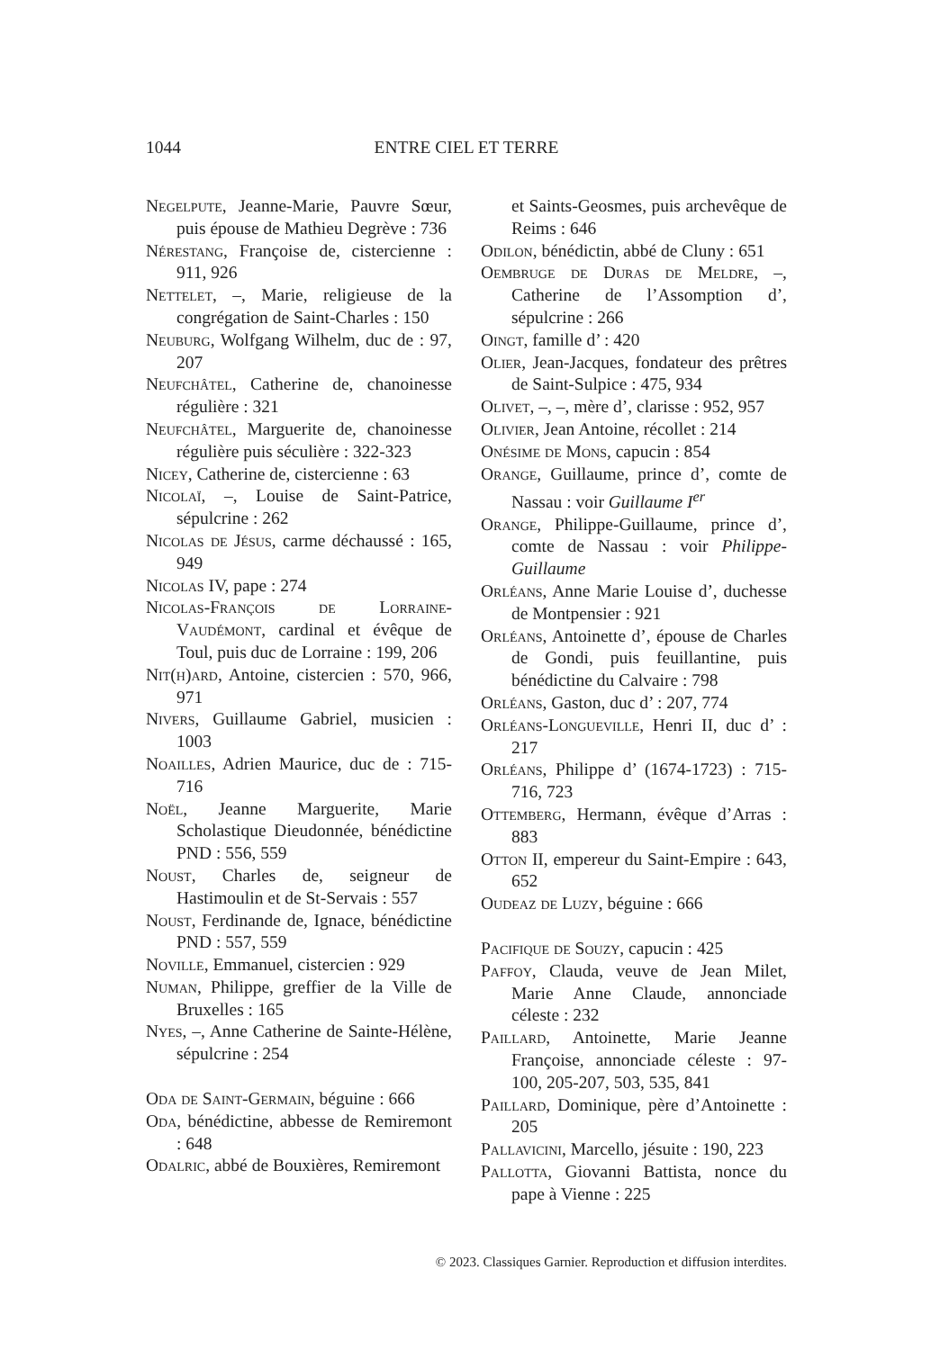1044 ENTRE CIEL ET TERRE
Negelpute, Jeanne-Marie, Pauvre Sœur, puis épouse de Mathieu Degrève : 736
Nérestang, Françoise de, cistercienne : 911, 926
Nettelet, –, Marie, religieuse de la congrégation de Saint-Charles : 150
Neuburg, Wolfgang Wilhelm, duc de : 97, 207
Neufchâtel, Catherine de, chanoinesse régulière : 321
Neufchâtel, Marguerite de, chanoinesse régulière puis séculière : 322-323
Nicey, Catherine de, cistercienne : 63
Nicolaï, –, Louise de Saint-Patrice, sépulcrine : 262
Nicolas de Jésus, carme déchaussé : 165, 949
Nicolas IV, pape : 274
Nicolas-François de Lorraine-Vaudémont, cardinal et évêque de Toul, puis duc de Lorraine : 199, 206
Nit(h)ard, Antoine, cistercien : 570, 966, 971
Nivers, Guillaume Gabriel, musicien : 1003
Noailles, Adrien Maurice, duc de : 715-716
Noël, Jeanne Marguerite, Marie Scholastique Dieudonnée, bénédictine PND : 556, 559
Noust, Charles de, seigneur de Hastimoulin et de St-Servais : 557
Noust, Ferdinande de, Ignace, bénédictine PND : 557, 559
Noville, Emmanuel, cistercien : 929
Numan, Philippe, greffier de la Ville de Bruxelles : 165
Nyes, –, Anne Catherine de Sainte-Hélène, sépulcrine : 254
Oda de Saint-Germain, béguine : 666
Oda, bénédictine, abbesse de Remiremont : 648
Odalric, abbé de Bouxières, Remiremont
et Saints-Geosmes, puis archevêque de Reims : 646
Odilon, bénédictin, abbé de Cluny : 651
Oembruge de Duras de Meldre, –, Catherine de l’Assomption d’, sépulcrine : 266
Oingt, famille d’ : 420
Olier, Jean-Jacques, fondateur des prêtres de Saint-Sulpice : 475, 934
Olivet, –, –, mère d’, clarisse : 952, 957
Olivier, Jean Antoine, récollet : 214
Onésime de Mons, capucin : 854
Orange, Guillaume, prince d’, comte de Nassau : voir Guillaume I<sup>er</sup>
Orange, Philippe-Guillaume, prince d’, comte de Nassau : voir Philippe-Guillaume
Orléans, Anne Marie Louise d’, duchesse de Montpensier : 921
Orléans, Antoinette d’, épouse de Charles de Gondi, puis feuillantine, puis bénédictine du Calvaire : 798
Orléans, Gaston, duc d’ : 207, 774
Orléans-Longueville, Henri II, duc d’ : 217
Orléans, Philippe d’ (1674-1723) : 715-716, 723
Ottemberg, Hermann, évêque d’Arras : 883
Otton II, empereur du Saint-Empire : 643, 652
Oudeaz de Luzy, béguine : 666
Pacifique de Souzy, capucin : 425
Paffoy, Clauda, veuve de Jean Milet, Marie Anne Claude, annonciade céleste : 232
Paillard, Antoinette, Marie Jeanne Françoise, annonciade céleste : 97-100, 205-207, 503, 535, 841
Paillard, Dominique, père d’Antoinette : 205
Pallavicini, Marcello, jésuite : 190, 223
Pallotta, Giovanni Battista, nonce du pape à Vienne : 225
© 2023. Classiques Garnier. Reproduction et diffusion interdites.